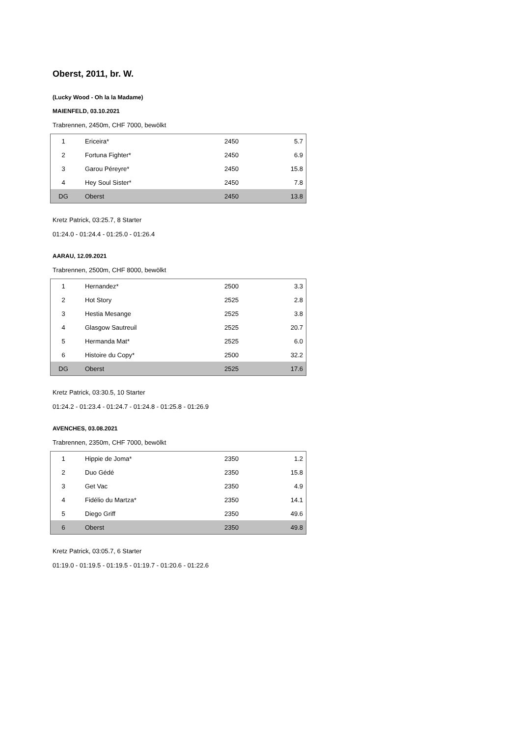Oberst, 2011, br. W.
(Lucky Wood - Oh la la Madame)
MAIENFELD, 03.10.2021
Trabrennen, 2450m, CHF 7000, bewölkt
| 1 | Ericeira* | 2450 | 5.7 |
| 2 | Fortuna Fighter* | 2450 | 6.9 |
| 3 | Garou Péreyre* | 2450 | 15.8 |
| 4 | Hey Soul Sister* | 2450 | 7.8 |
| DG | Oberst | 2450 | 13.8 |
Kretz Patrick, 03:25.7, 8 Starter
01:24.0 - 01:24.4 - 01:25.0 - 01:26.4
AARAU, 12.09.2021
Trabrennen, 2500m, CHF 8000, bewölkt
| 1 | Hernandez* | 2500 | 3.3 |
| 2 | Hot Story | 2525 | 2.8 |
| 3 | Hestia Mesange | 2525 | 3.8 |
| 4 | Glasgow Sautreuil | 2525 | 20.7 |
| 5 | Hermanda Mat* | 2525 | 6.0 |
| 6 | Histoire du Copy* | 2500 | 32.2 |
| DG | Oberst | 2525 | 17.6 |
Kretz Patrick, 03:30.5, 10 Starter
01:24.2 - 01:23.4 - 01:24.7 - 01:24.8 - 01:25.8 - 01:26.9
AVENCHES, 03.08.2021
Trabrennen, 2350m, CHF 7000, bewölkt
| 1 | Hippie de Joma* | 2350 | 1.2 |
| 2 | Duo Gédé | 2350 | 15.8 |
| 3 | Get Vac | 2350 | 4.9 |
| 4 | Fidélio du Martza* | 2350 | 14.1 |
| 5 | Diego Griff | 2350 | 49.6 |
| 6 | Oberst | 2350 | 49.8 |
Kretz Patrick, 03:05.7, 6 Starter
01:19.0 - 01:19.5 - 01:19.5 - 01:19.7 - 01:20.6 - 01:22.6